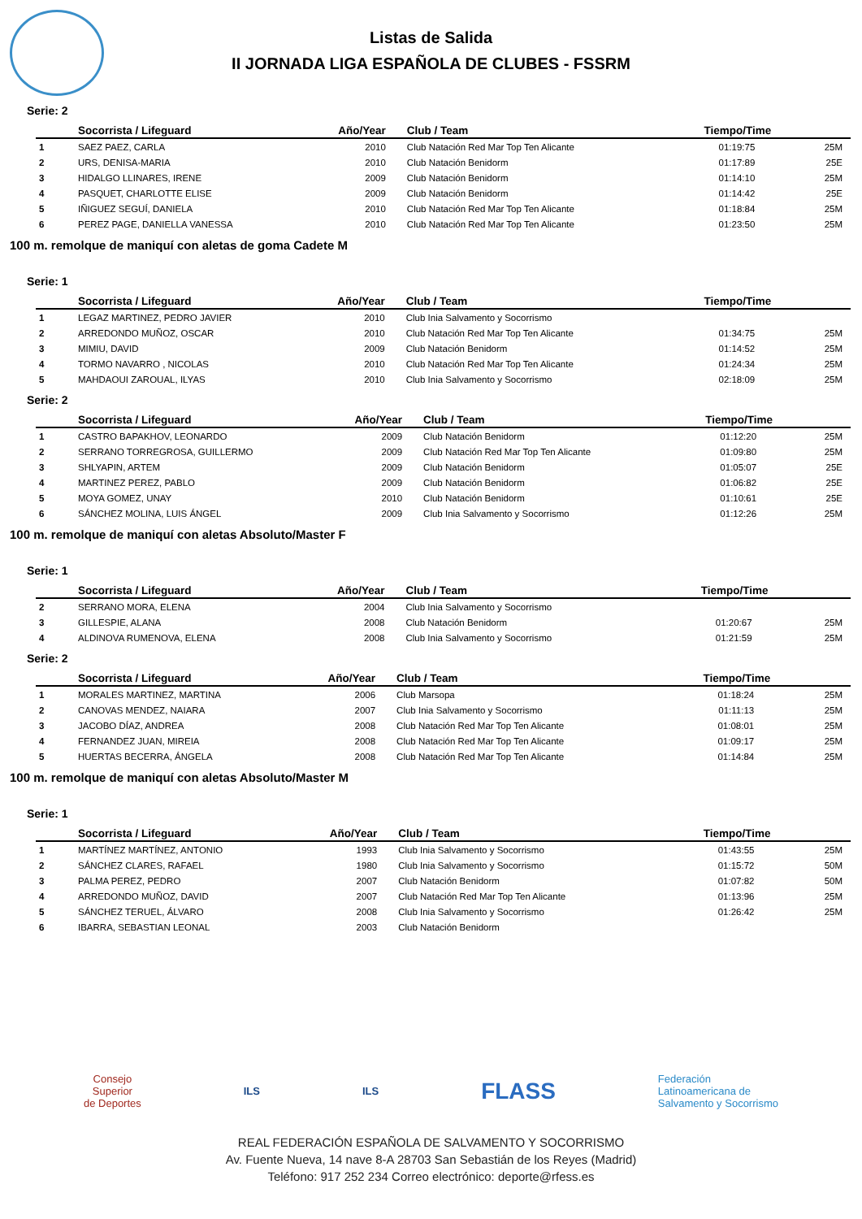Listas de Salida
II JORNADA LIGA ESPAÑOLA DE CLUBES - FSSRM
Serie: 2
| | Socorrista / Lifeguard | Año/Year | Club / Team | Tiempo/Time | |
| --- | --- | --- | --- | --- | --- |
| 1 | SAEZ PAEZ, CARLA | 2010 | Club Natación Red Mar Top Ten Alicante | 01:19:75 | 25M |
| 2 | URS, DENISA-MARIA | 2010 | Club Natación Benidorm | 01:17:89 | 25E |
| 3 | HIDALGO LLINARES, IRENE | 2009 | Club Natación Benidorm | 01:14:10 | 25M |
| 4 | PASQUET, CHARLOTTE ELISE | 2009 | Club Natación Benidorm | 01:14:42 | 25E |
| 5 | IÑIGUEZ SEGUÍ, DANIELA | 2010 | Club Natación Red Mar Top Ten Alicante | 01:18:84 | 25M |
| 6 | PEREZ PAGE, DANIELLA VANESSA | 2010 | Club Natación Red Mar Top Ten Alicante | 01:23:50 | 25M |
100 m. remolque de maniquí con aletas de goma Cadete M
Serie: 1
| | Socorrista / Lifeguard | Año/Year | Club / Team | Tiempo/Time | |
| --- | --- | --- | --- | --- | --- |
| 1 | LEGAZ MARTINEZ, PEDRO JAVIER | 2010 | Club Inia Salvamento y Socorrismo | | |
| 2 | ARREDONDO MUÑOZ, OSCAR | 2010 | Club Natación Red Mar Top Ten Alicante | 01:34:75 | 25M |
| 3 | MIMIU, DAVID | 2009 | Club Natación Benidorm | 01:14:52 | 25M |
| 4 | TORMO NAVARRO , NICOLAS | 2010 | Club Natación Red Mar Top Ten Alicante | 01:24:34 | 25M |
| 5 | MAHDAOUI ZAROUAL, ILYAS | 2010 | Club Inia Salvamento y Socorrismo | 02:18:09 | 25M |
Serie: 2
| | Socorrista / Lifeguard | Año/Year | Club / Team | Tiempo/Time | |
| --- | --- | --- | --- | --- | --- |
| 1 | CASTRO BAPAKHOV, LEONARDO | 2009 | Club Natación Benidorm | 01:12:20 | 25M |
| 2 | SERRANO TORREGROSA, GUILLERMO | 2009 | Club Natación Red Mar Top Ten Alicante | 01:09:80 | 25M |
| 3 | SHLYAPIN, ARTEM | 2009 | Club Natación Benidorm | 01:05:07 | 25E |
| 4 | MARTINEZ PEREZ, PABLO | 2009 | Club Natación Benidorm | 01:06:82 | 25E |
| 5 | MOYA GOMEZ, UNAY | 2010 | Club Natación Benidorm | 01:10:61 | 25E |
| 6 | SÁNCHEZ MOLINA, LUIS ÁNGEL | 2009 | Club Inia Salvamento y Socorrismo | 01:12:26 | 25M |
100 m. remolque de maniquí con aletas Absoluto/Master F
Serie: 1
| | Socorrista / Lifeguard | Año/Year | Club / Team | Tiempo/Time | |
| --- | --- | --- | --- | --- | --- |
| 2 | SERRANO MORA, ELENA | 2004 | Club Inia Salvamento y Socorrismo | | |
| 3 | GILLESPIE, ALANA | 2008 | Club Natación Benidorm | 01:20:67 | 25M |
| 4 | ALDINOVA RUMENOVA, ELENA | 2008 | Club Inia Salvamento y Socorrismo | 01:21:59 | 25M |
Serie: 2
| | Socorrista / Lifeguard | Año/Year | Club / Team | Tiempo/Time | |
| --- | --- | --- | --- | --- | --- |
| 1 | MORALES MARTINEZ, MARTINA | 2006 | Club Marsopa | 01:18:24 | 25M |
| 2 | CANOVAS MENDEZ, NAIARA | 2007 | Club Inia Salvamento y Socorrismo | 01:11:13 | 25M |
| 3 | JACOBO DÍAZ, ANDREA | 2008 | Club Natación Red Mar Top Ten Alicante | 01:08:01 | 25M |
| 4 | FERNANDEZ JUAN, MIREIA | 2008 | Club Natación Red Mar Top Ten Alicante | 01:09:17 | 25M |
| 5 | HUERTAS BECERRA, ÁNGELA | 2008 | Club Natación Red Mar Top Ten Alicante | 01:14:84 | 25M |
100 m. remolque de maniquí con aletas Absoluto/Master M
Serie: 1
| | Socorrista / Lifeguard | Año/Year | Club / Team | Tiempo/Time | |
| --- | --- | --- | --- | --- | --- |
| 1 | MARTÍNEZ MARTÍNEZ, ANTONIO | 1993 | Club Inia Salvamento y Socorrismo | 01:43:55 | 25M |
| 2 | SÁNCHEZ CLARES, RAFAEL | 1980 | Club Inia Salvamento y Socorrismo | 01:15:72 | 50M |
| 3 | PALMA PEREZ, PEDRO | 2007 | Club Natación Benidorm | 01:07:82 | 50M |
| 4 | ARREDONDO MUÑOZ, DAVID | 2007 | Club Natación Red Mar Top Ten Alicante | 01:13:96 | 25M |
| 5 | SÁNCHEZ TERUEL, ÁLVARO | 2008 | Club Inia Salvamento y Socorrismo | 01:26:42 | 25M |
| 6 | IBARRA, SEBASTIAN LEONAL | 2003 | Club Natación Benidorm | | |
Consejo
Superior
de Deportes
ILS ILS
FLASS
Federación
Latinoamericana de
Salvamento y Socorrismo
REAL FEDERACIÓN ESPAÑOLA DE SALVAMENTO Y SOCORRISMO
Av. Fuente Nueva, 14 nave 8-A 28703 San Sebastián de los Reyes (Madrid)
Teléfono: 917 252 234 Correo electrónico: deporte@rfess.es